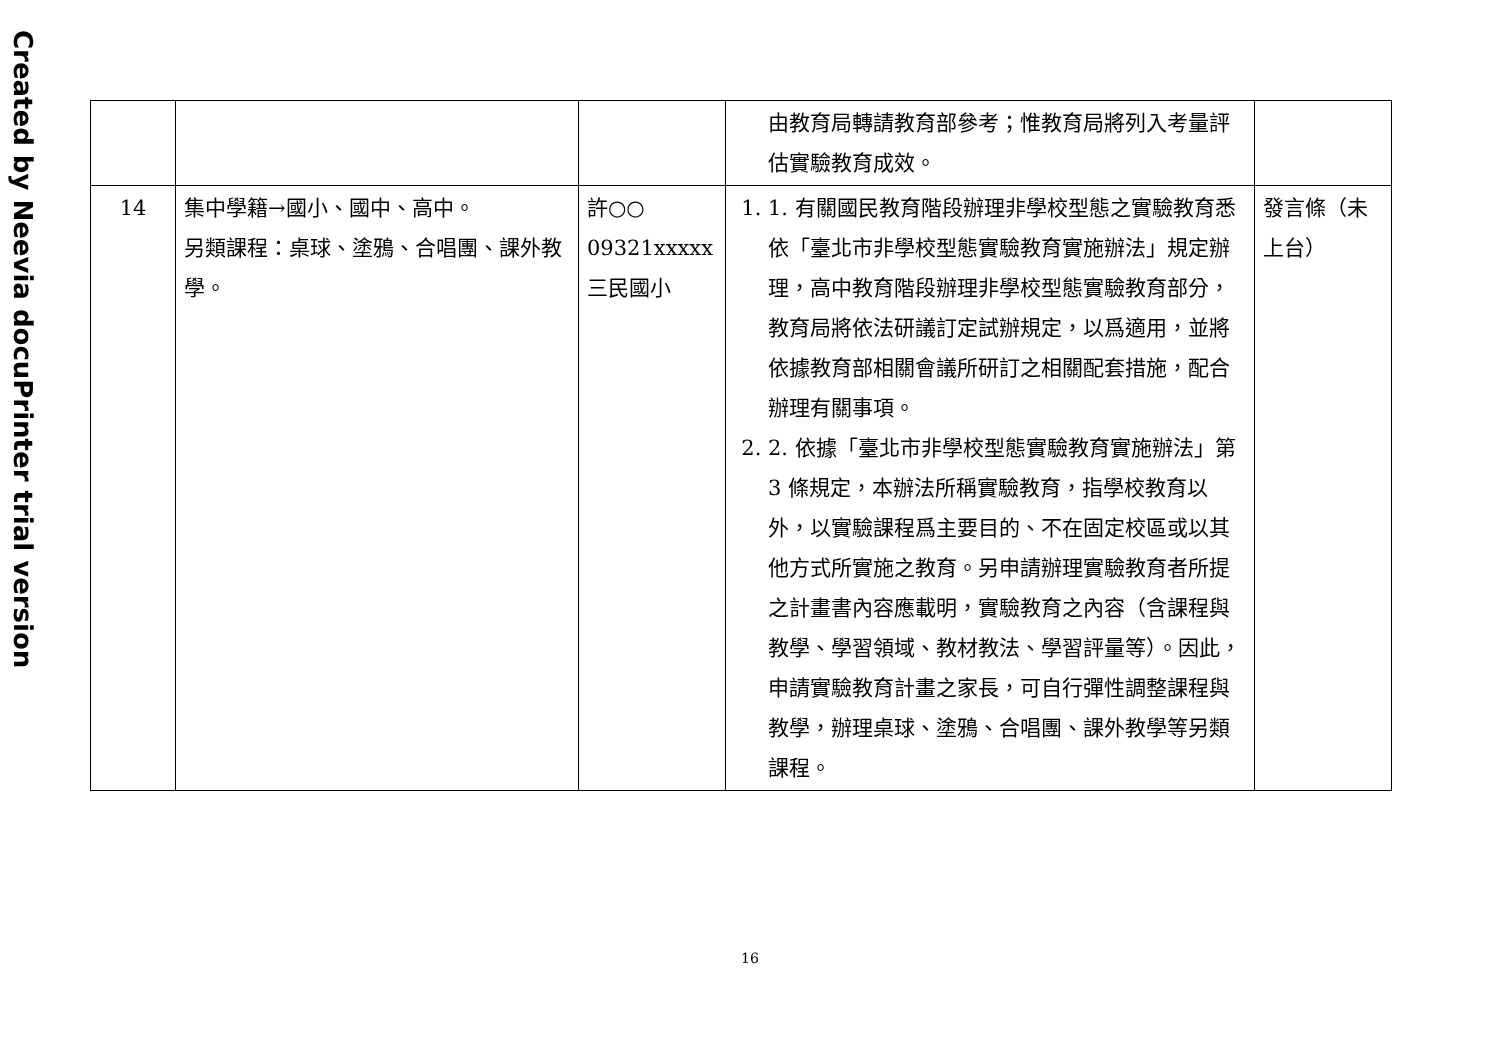Created by Neevia docuPrinter trial version
| | | | 由教育局轉請教育部參考；惟教育局將列入考量評估實驗教育成效。 | |
| 14 | 集中學籍→國小、國中、高中。 另類課程：桌球、塗鴉、合唱團、課外教學。 | 許○○ 09321xxxxx 三民國小 | 1. 1. 有關國民教育階段辦理非學校型態之實驗教育悉依「臺北市非學校型態實驗教育實施辦法」規定辦理，高中教育階段辦理非學校型態實驗教育部分，教育局將依法研議訂定試辦規定，以爲適用，並將依據教育部相關會議所研訂之相關配套措施，配合辦理有關事項。 2. 2. 依據「臺北市非學校型態實驗教育實施辦法」第 3 條規定，本辦法所稱實驗教育，指學校教育以外，以實驗課程爲主要目的、不在固定校區或以其他方式所實施之教育。另申請辦理實驗教育者所提之計畫書內容應載明，實驗教育之內容（含課程與教學、學習領域、教材教法、學習評量等）。因此，申請實驗教育計畫之家長，可自行彈性調整課程與教學，辦理桌球、塗鴉、合唱團、課外教學等另類課程。 | 發言條（未上台） |
16